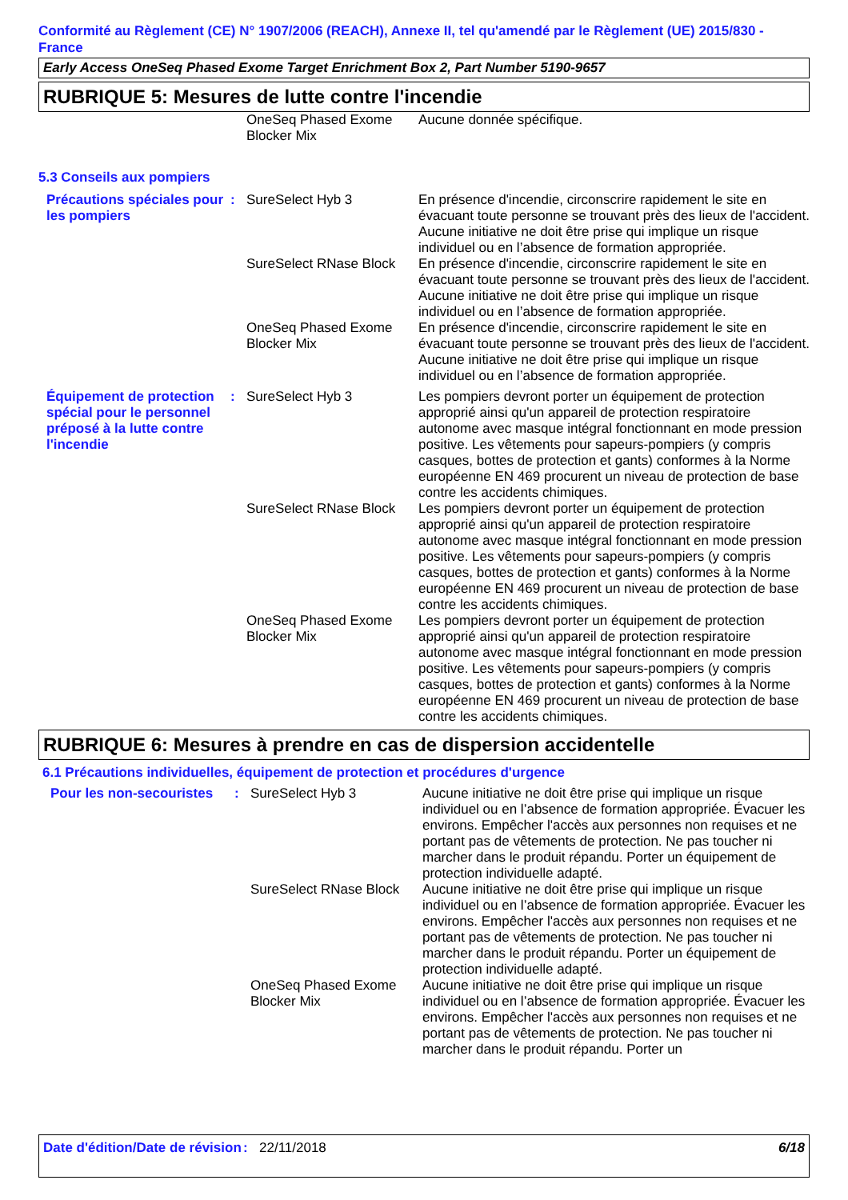Conformité au Règlement (CE) N° 1907/2006 (REACH), Annexe II, tel qu'amendé par le Règlement (UE) 2015/830 - France
Early Access OneSeq Phased Exome Target Enrichment Box 2, Part Number 5190-9657
RUBRIQUE 5: Mesures de lutte contre l'incendie
| | | OneSeq Phased Exome Blocker Mix | Aucune donnée spécifique. |
5.3 Conseils aux pompiers
| Précautions spéciales pour les pompiers | : | SureSelect Hyb 3 | En présence d'incendie, circonscrire rapidement le site en évacuant toute personne se trouvant près des lieux de l'accident. Aucune initiative ne doit être prise qui implique un risque individuel ou en l’absence de formation appropriée. |
| | | SureSelect RNase Block | En présence d'incendie, circonscrire rapidement le site en évacuant toute personne se trouvant près des lieux de l'accident. Aucune initiative ne doit être prise qui implique un risque individuel ou en l’absence de formation appropriée. |
| | | OneSeq Phased Exome Blocker Mix | En présence d'incendie, circonscrire rapidement le site en évacuant toute personne se trouvant près des lieux de l'accident. Aucune initiative ne doit être prise qui implique un risque individuel ou en l’absence de formation appropriée. |
| Équipement de protection spécial pour le personnel préposé à la lutte contre l'incendie | : | SureSelect Hyb 3 | Les pompiers devront porter un équipement de protection approprié ainsi qu'un appareil de protection respiratoire autonome avec masque intégral fonctionnant en mode pression positive. Les vêtements pour sapeurs-pompiers (y compris casques, bottes de protection et gants) conformes à la Norme européenne EN 469 procurent un niveau de protection de base contre les accidents chimiques. |
| | | SureSelect RNase Block | Les pompiers devront porter un équipement de protection approprié ainsi qu'un appareil de protection respiratoire autonome avec masque intégral fonctionnant en mode pression positive. Les vêtements pour sapeurs-pompiers (y compris casques, bottes de protection et gants) conformes à la Norme européenne EN 469 procurent un niveau de protection de base contre les accidents chimiques. |
| | | OneSeq Phased Exome Blocker Mix | Les pompiers devront porter un équipement de protection approprié ainsi qu'un appareil de protection respiratoire autonome avec masque intégral fonctionnant en mode pression positive. Les vêtements pour sapeurs-pompiers (y compris casques, bottes de protection et gants) conformes à la Norme européenne EN 469 procurent un niveau de protection de base contre les accidents chimiques. |
RUBRIQUE 6: Mesures à prendre en cas de dispersion accidentelle
6.1 Précautions individuelles, équipement de protection et procédures d'urgence
| Pour les non-secouristes | : | SureSelect Hyb 3 | Aucune initiative ne doit être prise qui implique un risque individuel ou en l’absence de formation appropriée. Évacuer les environs. Empêcher l'accès aux personnes non requises et ne portant pas de vêtements de protection. Ne pas toucher ni marcher dans le produit répandu. Porter un équipement de protection individuelle adapté. |
| | | SureSelect RNase Block | Aucune initiative ne doit être prise qui implique un risque individuel ou en l’absence de formation appropriée. Évacuer les environs. Empêcher l'accès aux personnes non requises et ne portant pas de vêtements de protection. Ne pas toucher ni marcher dans le produit répandu. Porter un équipement de protection individuelle adapté. |
| | | OneSeq Phased Exome Blocker Mix | Aucune initiative ne doit être prise qui implique un risque individuel ou en l’absence de formation appropriée. Évacuer les environs. Empêcher l'accès aux personnes non requises et ne portant pas de vêtements de protection. Ne pas toucher ni marcher dans le produit répandu. Porter un |
Date d'édition/Date de révision
: 22/11/2018 6/18